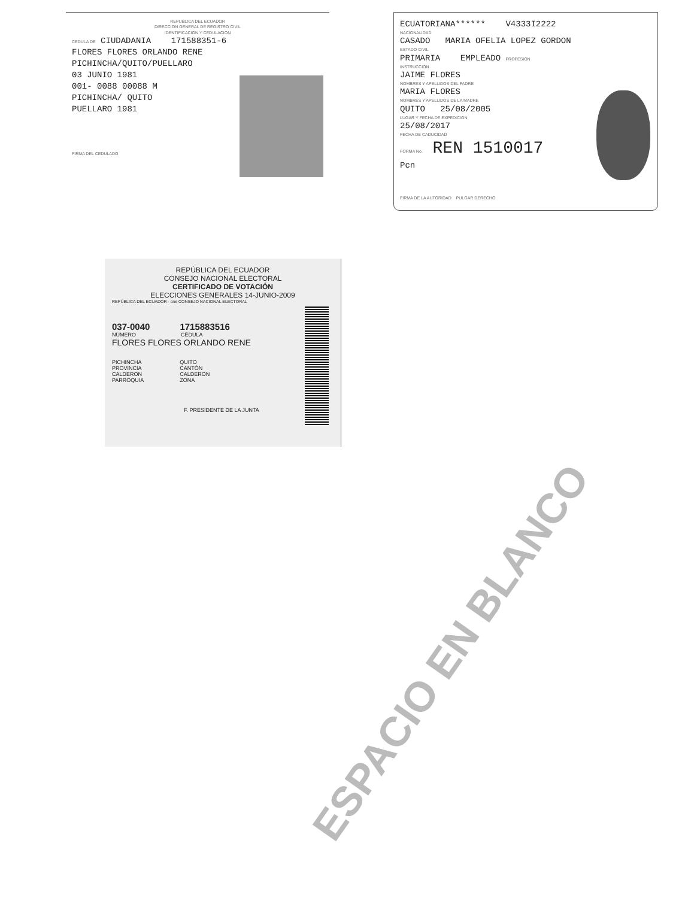REPUBLICA DEL ECUADOR
DIRECCION GENERAL DE REGISTRO CIVIL
IDENTIFICACION Y CEDULACION
CEDULA DE CIUDADANIA 171588351-6
FLORES FLORES ORLANDO RENE
PICHINCHA/QUITO/PUELLARO
03 JUNIO 1981
001- 0088 00088 M
PICHINCHA/ QUITO
PUELLARO 1981
FIRMA DEL CEDULADO
ECUATORIANA****** V4333I2222
NACIONALIDAD
CASADO MARIA OFELIA LOPEZ GORDON
ESTADO CIVIL
PRIMARIA EMPLEADO PROFESION
INSTRUCCION
JAIME FLORES
NOMBRES Y APELLIDOS DEL PADRE
MARIA FLORES
NOMBRES Y APELLIDOS DE LA MADRE
QUITO 25/08/2005
LUGAR Y FECHA DE EXPEDICION
25/08/2017
FECHA DE CADUCIDAD
FORMA No. REN 1510017
Pcn
FIRMA DE LA AUTORIDAD PULGAR DERECHO
REPÚBLICA DEL ECUADOR
CONSEJO NACIONAL ELECTORAL
CERTIFICADO DE VOTACIÓN
ELECCIONES GENERALES 14-JUNIO-2009
REPÚBLICA DEL ECUADOR · cne CONSEJO NACIONAL ELECTORAL
037-0040 1715883516
NÚMERO CÉDULA
FLORES FLORES ORLANDO RENE
PICHINCHA
PROVINCIA
CALDERON
PARROQUIA
QUITO
CANTÓN
CALDERON
ZONA
F. PRESIDENTE DE LA JUNTA
ESPACIO EN BLANCO